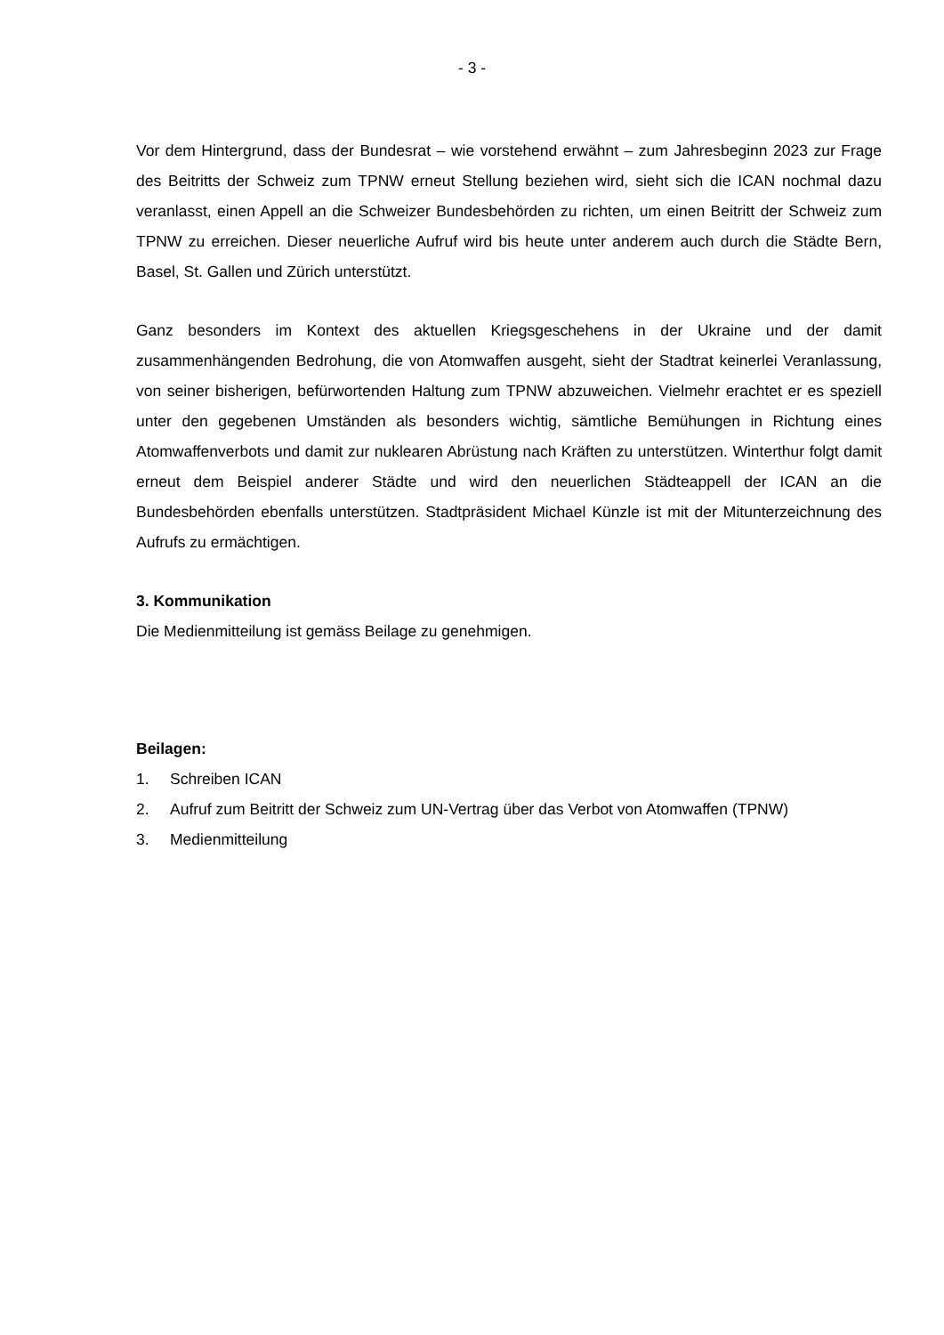- 3 -
Vor dem Hintergrund, dass der Bundesrat – wie vorstehend erwähnt – zum Jahresbeginn 2023 zur Frage des Beitritts der Schweiz zum TPNW erneut Stellung beziehen wird, sieht sich die ICAN nochmal dazu veranlasst, einen Appell an die Schweizer Bundesbehörden zu richten, um einen Beitritt der Schweiz zum TPNW zu erreichen. Dieser neuerliche Aufruf wird bis heute unter anderem auch durch die Städte Bern, Basel, St. Gallen und Zürich unterstützt.
Ganz besonders im Kontext des aktuellen Kriegsgeschehens in der Ukraine und der damit zusammenhängenden Bedrohung, die von Atomwaffen ausgeht, sieht der Stadtrat keinerlei Veranlassung, von seiner bisherigen, befürwortenden Haltung zum TPNW abzuweichen. Vielmehr erachtet er es speziell unter den gegebenen Umständen als besonders wichtig, sämtliche Bemühungen in Richtung eines Atomwaffenverbots und damit zur nuklearen Abrüstung nach Kräften zu unterstützen. Winterthur folgt damit erneut dem Beispiel anderer Städte und wird den neuerlichen Städteappell der ICAN an die Bundesbehörden ebenfalls unterstützen. Stadtpräsident Michael Künzle ist mit der Mitunterzeichnung des Aufrufs zu ermächtigen.
3. Kommunikation
Die Medienmitteilung ist gemäss Beilage zu genehmigen.
Beilagen:
1. Schreiben ICAN
2. Aufruf zum Beitritt der Schweiz zum UN-Vertrag über das Verbot von Atomwaffen (TPNW)
3. Medienmitteilung